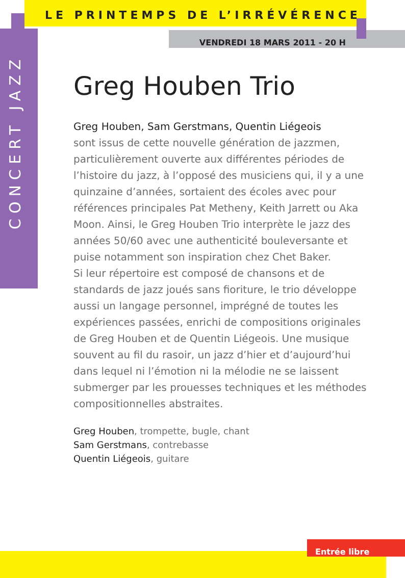LE PRINTEMPS DE L’IRRÉVÉRENCE
CONCERT JAZZ
VENDREDI 18 MARS 2011 - 20 H
Greg Houben Trio
Greg Houben, Sam Gerstmans, Quentin Liégeois
sont issus de cette nouvelle génération de jazzmen, particulièrement ouverte aux différentes périodes de l’histoire du jazz, à l’opposé des musiciens qui, il y a une quinzaine d’années, sortaient des écoles avec pour références principales Pat Metheny, Keith Jarrett ou Aka Moon. Ainsi, le Greg Houben Trio interprète le jazz des années 50/60 avec une authenticité bouleversante et puise notamment son inspiration chez Chet Baker.
Si leur répertoire est composé de chansons et de standards de jazz joués sans fioriture, le trio développe aussi un langage personnel, imprégné de toutes les expériences passées, enrichi de compositions originales de Greg Houben et de Quentin Liégeois. Une musique souvent au fil du rasoir, un jazz d’hier et d’aujourd’hui dans lequel ni l’émotion ni la mélodie ne se laissent submerger par les prouesses techniques et les méthodes compositionnelles abstraites.
Greg Houben, trompette, bugle, chant
Sam Gerstmans, contrebasse
Quentin Liégeois, guitare
Entrée libre